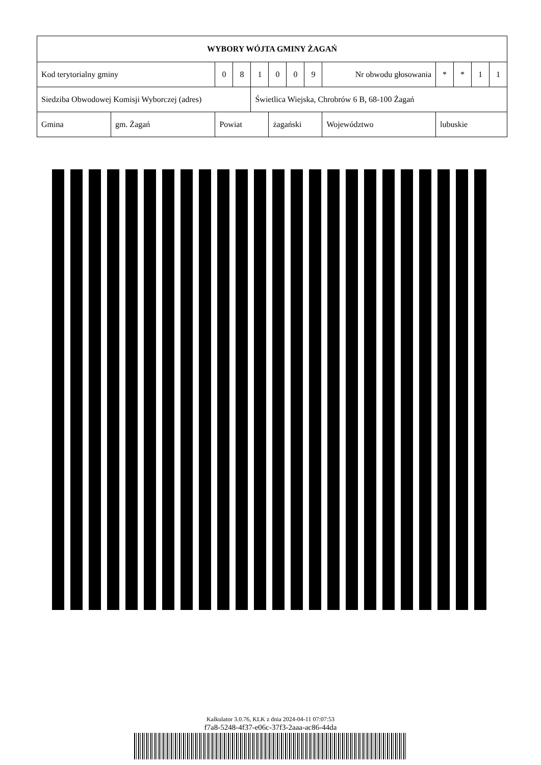| WYBORY WÓJTA GMINY ŻAGAŃ | | | | | | | | | | | | | | |
| Kod terytorialny gminy | | 0 | 8 | 1 | 0 | 0 | 9 | Nr obwodu głosowania | | | * | * | 1 | 1 |
| Siedziba Obwodowej Komisji Wyborczej (adres) | | | | Świetlica Wiejska, Chrobrów 6 B, 68-100 Żagań | | | | | | | | | | |
| Gmina | gm. Żagań | Powiat | | | żagański | | | | Województwo | lubuskie | | | | |
Kalkulator 3.0.76, KLK z dnia 2024-04-11 07:07:53
f7a8-5248-4f37-e06c-37f3-2aaa-ac86-44da